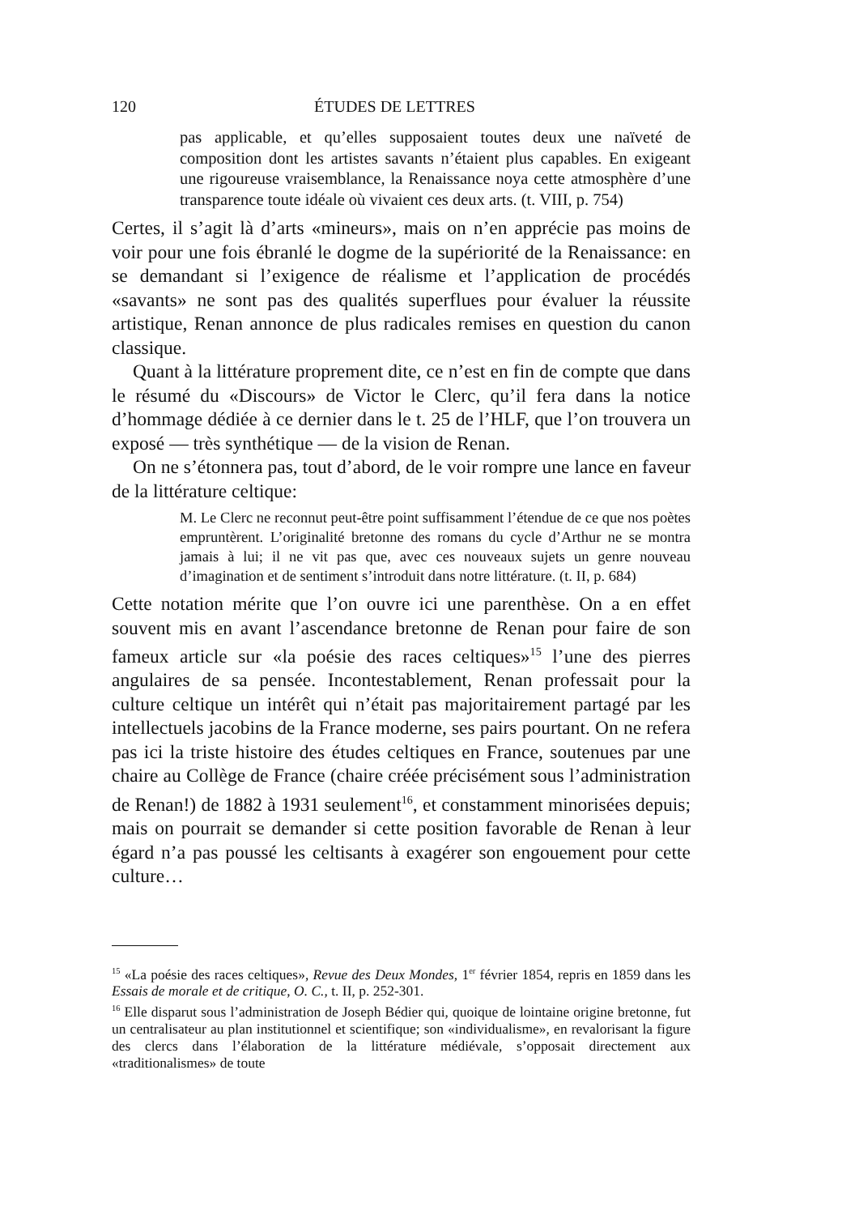120 ÉTUDES DE LETTRES
pas applicable, et qu’elles supposaient toutes deux une naïveté de composition dont les artistes savants n’étaient plus capables. En exigeant une rigoureuse vraisemblance, la Renaissance noya cette atmosphère d’une transparence toute idéale où vivaient ces deux arts. (t. VIII, p. 754)
Certes, il s’agit là d’arts «mineurs», mais on n’en apprécie pas moins de voir pour une fois ébranlé le dogme de la supériorité de la Renaissance: en se demandant si l’exigence de réalisme et l’application de procédés «savants» ne sont pas des qualités superflues pour évaluer la réussite artistique, Renan annonce de plus radicales remises en question du canon classique.
Quant à la littérature proprement dite, ce n’est en fin de compte que dans le résumé du «Discours» de Victor le Clerc, qu’il fera dans la notice d’hommage dédiée à ce dernier dans le t. 25 de l’HLF, que l’on trouvera un exposé — très synthétique — de la vision de Renan.
On ne s’étonnera pas, tout d’abord, de le voir rompre une lance en faveur de la littérature celtique:
M. Le Clerc ne reconnut peut-être point suffisamment l’étendue de ce que nos poètes empruntèrent. L’originalité bretonne des romans du cycle d’Arthur ne se montra jamais à lui; il ne vit pas que, avec ces nouveaux sujets un genre nouveau d’imagination et de sentiment s’introduit dans notre littérature. (t. II, p. 684)
Cette notation mérite que l’on ouvre ici une parenthèse. On a en effet souvent mis en avant l’ascendance bretonne de Renan pour faire de son fameux article sur «la poésie des races celtiques»<sup>15</sup> l’une des pierres angulaires de sa pensée. Incontestablement, Renan professait pour la culture celtique un intérêt qui n’était pas majoritairement partagé par les intellectuels jacobins de la France moderne, ses pairs pourtant. On ne refera pas ici la triste histoire des études celtiques en France, soutenues par une chaire au Collège de France (chaire créée précisément sous l’administration de Renan!) de 1882 à 1931 seulement<sup>16</sup>, et constamment minorisées depuis; mais on pourrait se demander si cette position favorable de Renan à leur égard n’a pas poussé les celtisants à exagérer son engouement pour cette culture…
<sup>15</sup> «La poésie des races celtiques», Revue des Deux Mondes, 1<sup>er</sup> février 1854, repris en 1859 dans les Essais de morale et de critique, O. C., t. II, p. 252-301.
<sup>16</sup> Elle disparut sous l’administration de Joseph Bédier qui, quoique de lointaine origine bretonne, fut un centralisateur au plan institutionnel et scientifique; son «individualisme», en revalorisant la figure des clercs dans l’élaboration de la littérature médiévale, s’opposait directement aux «traditionalismes» de toute